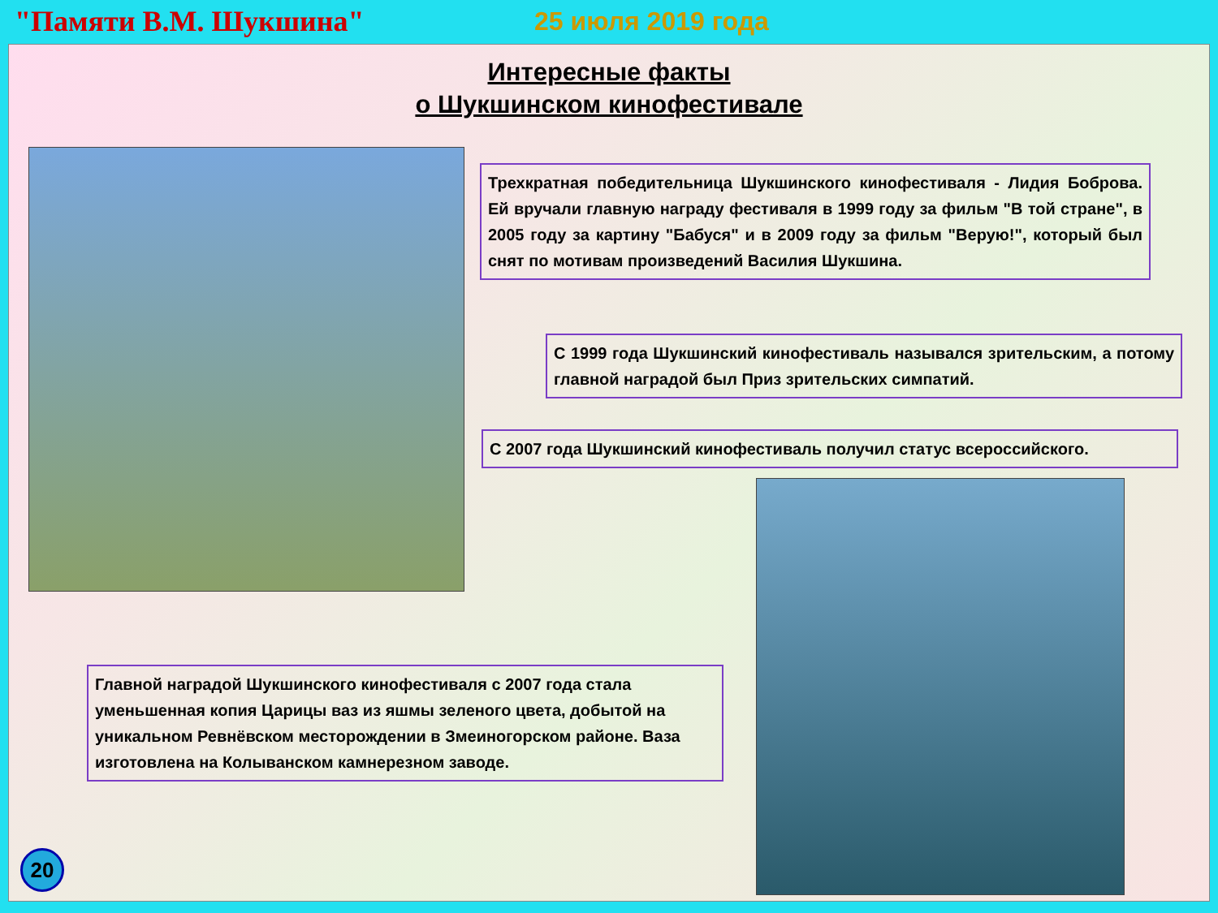"Памяти В.М. Шукшина" 25 июля 2019 года
Интересные факты
о Шукшинском кинофестивале
Трехкратная победительница Шукшинского кинофестиваля - Лидия Боброва. Ей вручали главную награду фестиваля в 1999 году за фильм "В той стране", в 2005 году за картину "Бабуся" и в 2009 году за фильм "Верую!", который был снят по мотивам произведений Василия Шукшина.
С 1999 года Шукшинский кинофестиваль назывался зрительским, а потому главной наградой был Приз зрительских симпатий.
С 2007 года Шукшинский кинофестиваль получил статус всероссийского.
Главной наградой Шукшинского кинофестиваля с 2007 года стала уменьшенная копия Царицы ваз из яшмы зеленого цвета, добытой на уникальном Ревнёвском месторождении в Змеиногорском районе. Ваза изготовлена на Колыванском камнерезном заводе.
20